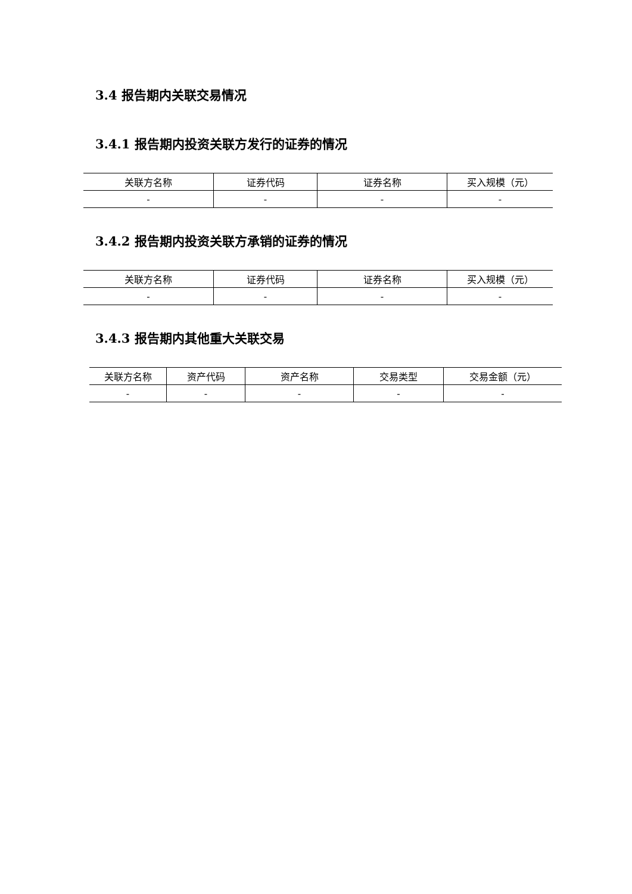3.4 报告期内关联交易情况
3.4.1 报告期内投资关联方发行的证券的情况
| 关联方名称 | 证券代码 | 证券名称 | 买入规模（元） |
| --- | --- | --- | --- |
| - | - | - | - |
3.4.2 报告期内投资关联方承销的证券的情况
| 关联方名称 | 证券代码 | 证券名称 | 买入规模（元） |
| --- | --- | --- | --- |
| - | - | - | - |
3.4.3 报告期内其他重大关联交易
| 关联方名称 | 资产代码 | 资产名称 | 交易类型 | 交易金额（元） |
| --- | --- | --- | --- | --- |
| - | - | - | - | - |